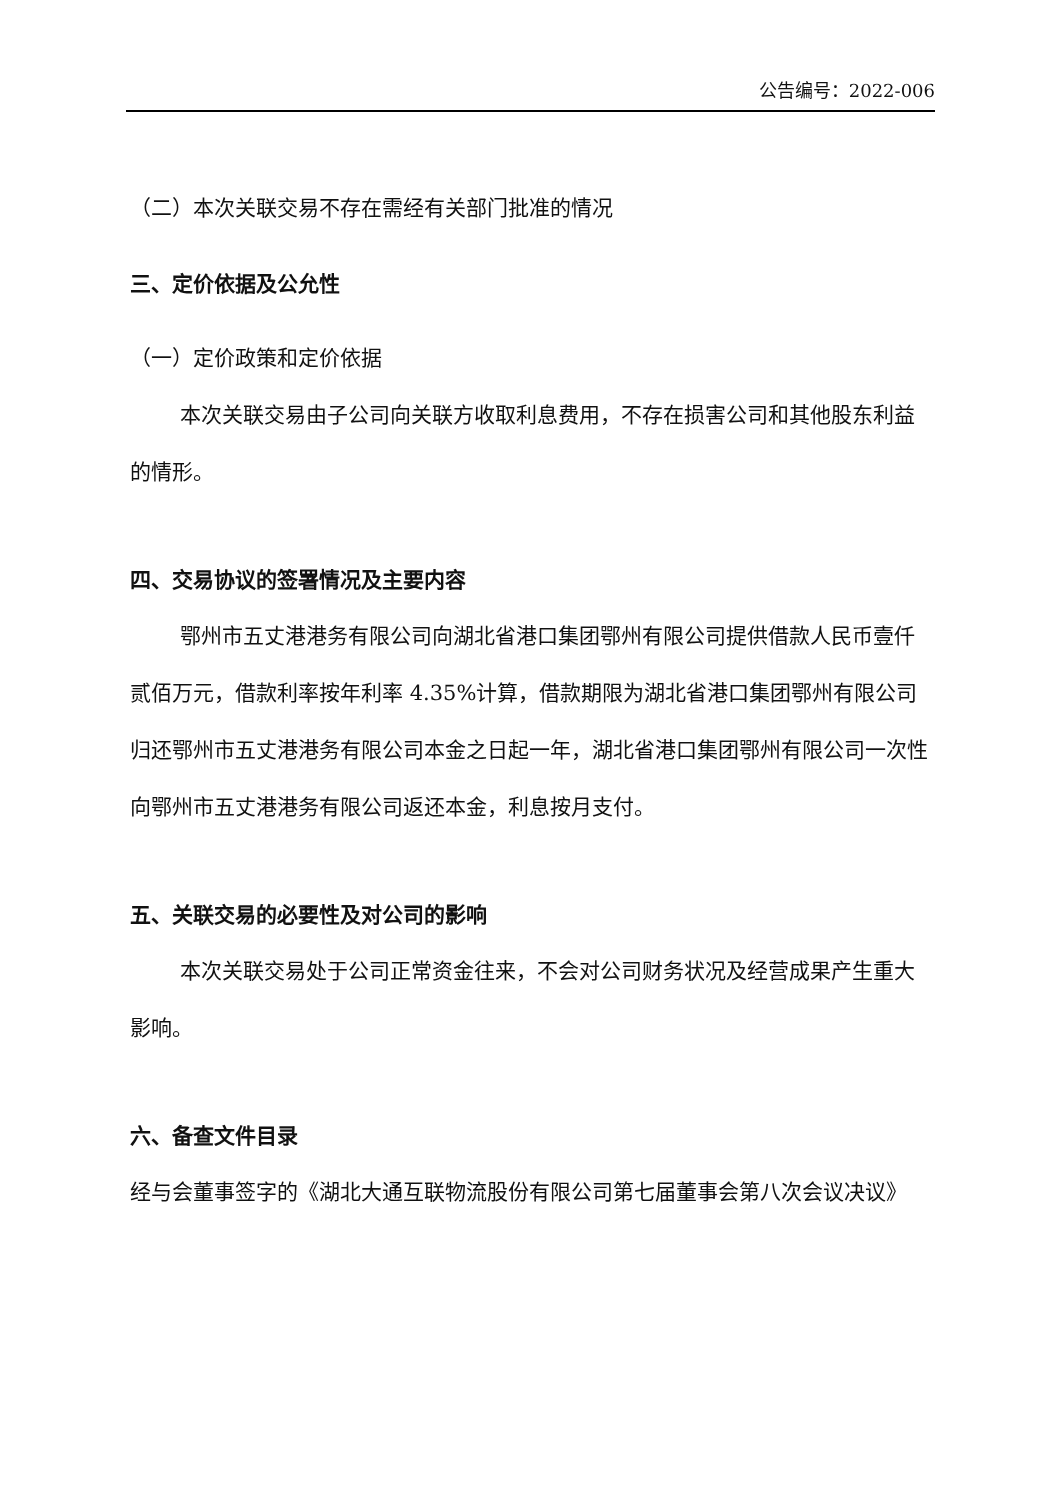公告编号：2022-006
（二）本次关联交易不存在需经有关部门批准的情况
三、定价依据及公允性
（一）定价政策和定价依据
本次关联交易由子公司向关联方收取利息费用，不存在损害公司和其他股东利益的情形。
四、交易协议的签署情况及主要内容
鄂州市五丈港港务有限公司向湖北省港口集团鄂州有限公司提供借款人民币壹仟贰佰万元，借款利率按年利率 4.35%计算，借款期限为湖北省港口集团鄂州有限公司归还鄂州市五丈港港务有限公司本金之日起一年，湖北省港口集团鄂州有限公司一次性向鄂州市五丈港港务有限公司返还本金，利息按月支付。
五、关联交易的必要性及对公司的影响
本次关联交易处于公司正常资金往来，不会对公司财务状况及经营成果产生重大影响。
六、备查文件目录
经与会董事签字的《湖北大通互联物流股份有限公司第七届董事会第八次会议决议》